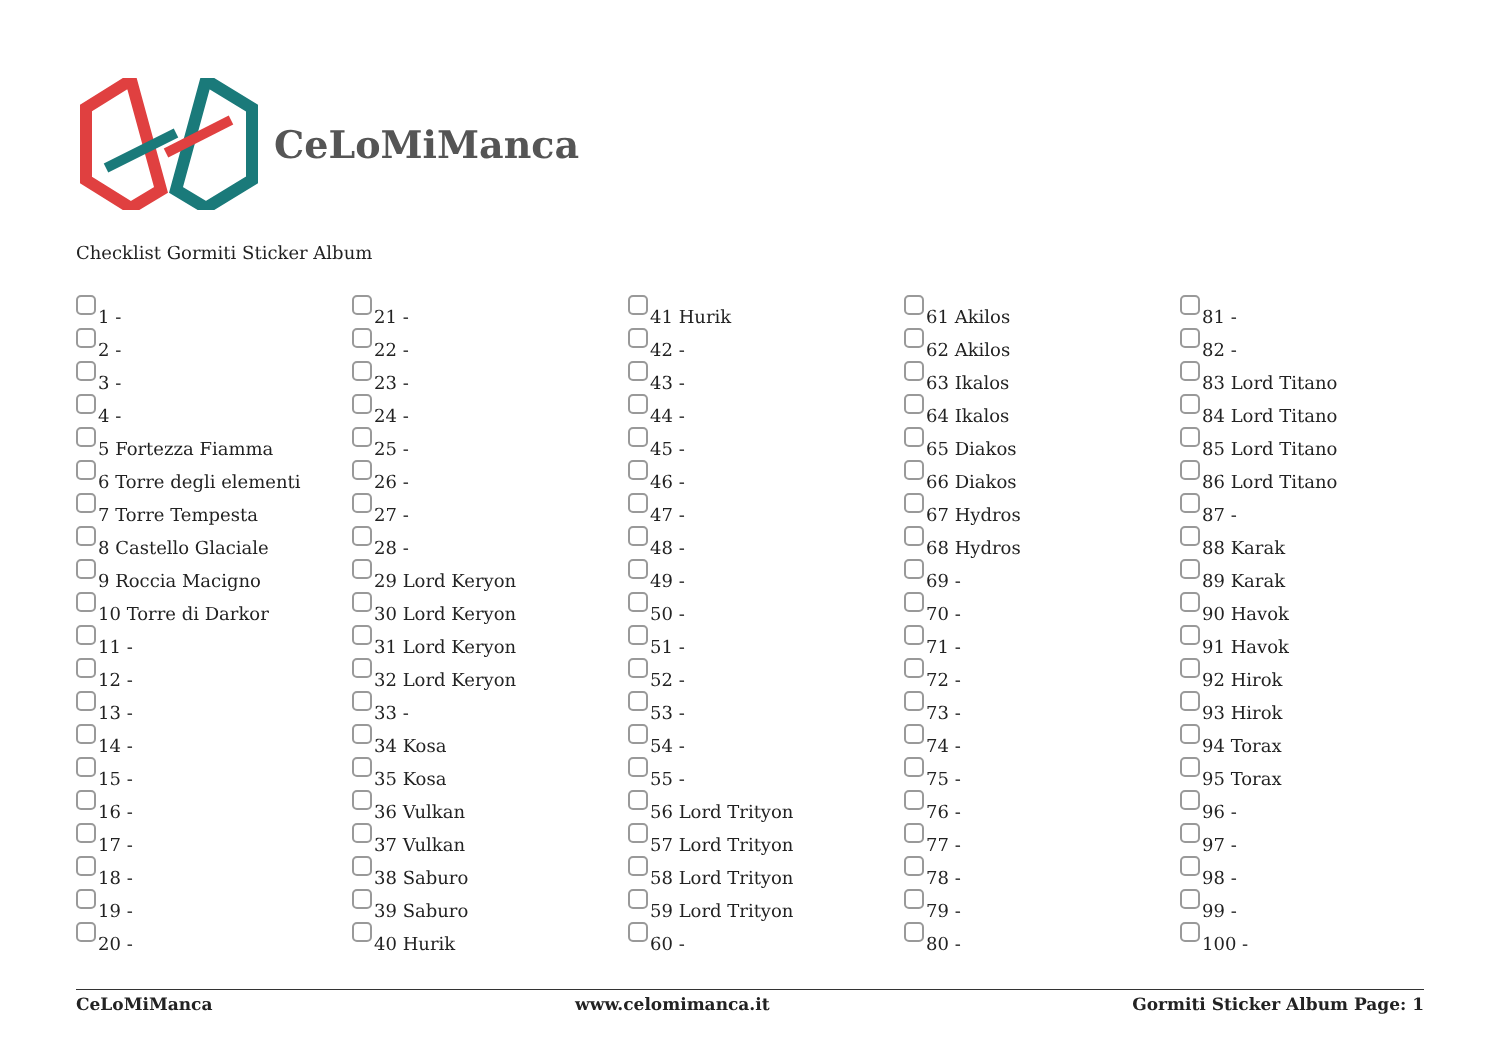CeLoMiManca
Checklist Gormiti Sticker Album
1 -
2 -
3 -
4 -
5 Fortezza Fiamma
6 Torre degli elementi
7 Torre Tempesta
8 Castello Glaciale
9 Roccia Macigno
10 Torre di Darkor
11 -
12 -
13 -
14 -
15 -
16 -
17 -
18 -
19 -
20 -
21 -
22 -
23 -
24 -
25 -
26 -
27 -
28 -
29 Lord Keryon
30 Lord Keryon
31 Lord Keryon
32 Lord Keryon
33 -
34 Kosa
35 Kosa
36 Vulkan
37 Vulkan
38 Saburo
39 Saburo
40 Hurik
41 Hurik
42 -
43 -
44 -
45 -
46 -
47 -
48 -
49 -
50 -
51 -
52 -
53 -
54 -
55 -
56 Lord Trityon
57 Lord Trityon
58 Lord Trityon
59 Lord Trityon
60 -
61 Akilos
62 Akilos
63 Ikalos
64 Ikalos
65 Diakos
66 Diakos
67 Hydros
68 Hydros
69 -
70 -
71 -
72 -
73 -
74 -
75 -
76 -
77 -
78 -
79 -
80 -
81 -
82 -
83 Lord Titano
84 Lord Titano
85 Lord Titano
86 Lord Titano
87 -
88 Karak
89 Karak
90 Havok
91 Havok
92 Hirok
93 Hirok
94 Torax
95 Torax
96 -
97 -
98 -
99 -
100 -
CeLoMiManca www.celomimanca.it Gormiti Sticker Album Page: 1